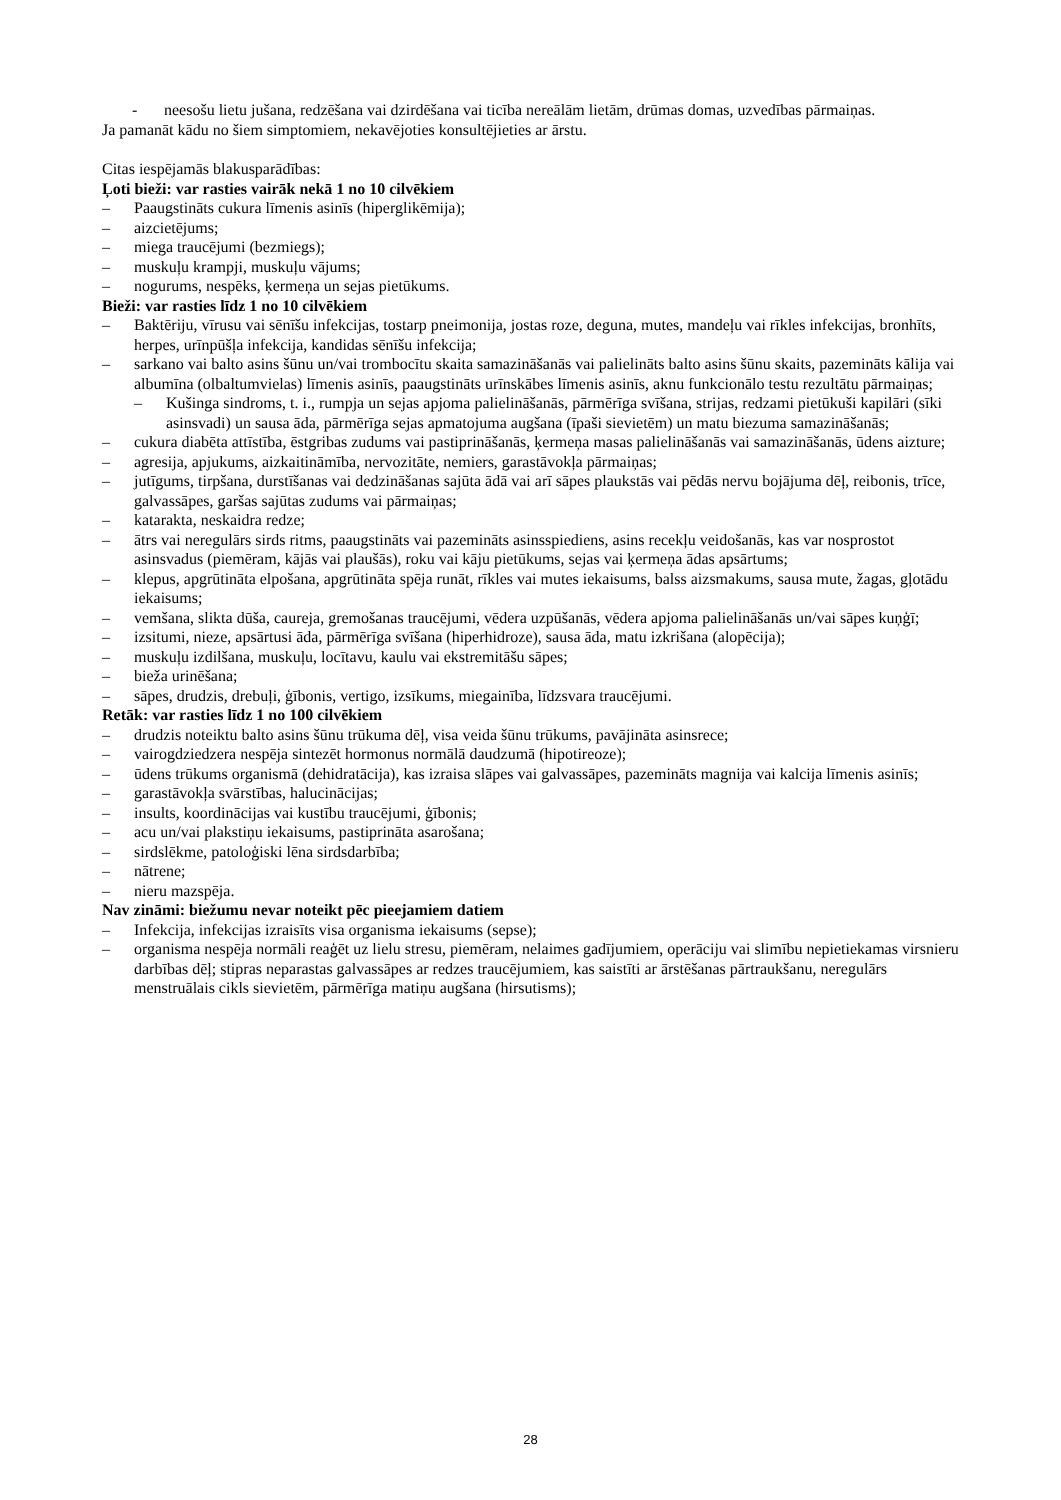- neesošu lietu jušana, redzēšana vai dzirdēšana vai ticība nereālām lietām, drūmas domas, uzvedības pārmaiņas.
Ja pamanāt kādu no šiem simptomiem, nekavējoties konsultējieties ar ārstu.
Citas iespējamās blakusparādības:
Ļoti bieži: var rasties vairāk nekā 1 no 10 cilvēkiem
– Paaugstināts cukura līmenis asinīs (hiperglikēmija);
– aizcietējums;
– miega traucējumi (bezmiegs);
– muskuļu krampji, muskuļu vājums;
– nogurums, nespēks, ķermeņa un sejas pietūkums.
Bieži: var rasties līdz 1 no 10 cilvēkiem
– Baktēriju, vīrusu vai sēnīšu infekcijas, tostarp pneimonija, jostas roze, deguna, mutes, mandeļu vai rīkles infekcijas, bronhīts, herpes, urīnpūšļa infekcija, kandidas sēnīšu infekcija;
– sarkano vai balto asins šūnu un/vai trombocītu skaita samazināšanās vai palielināts balto asins šūnu skaits, pazemināts kālija vai albumīna (olbaltumvielas) līmenis asinīs, paaugstināts urīnskābes līmenis asinīs, aknu funkcionālo testu rezultātu pārmaiņas;
– Kušinga sindroms, t. i., rumpja un sejas apjoma palielināšanās, pārmērīga svīšana, strijas, redzami pietūkuši kapilāri (sīki asinsvadi) un sausa āda, pārmērīga sejas apmatojuma augšana (īpaši sievietēm) un matu biezuma samazināšanās;
– cukura diabēta attīstība, ēstgribas zudums vai pastiprināšanās, ķermeņa masas palielināšanās vai samazināšanās, ūdens aizture;
– agresija, apjukums, aizkaitināmība, nervozitāte, nemiers, garastāvokļa pārmaiņas;
– jutīgums, tirpšana, durstīšanas vai dedzināšanas sajūta ādā vai arī sāpes plaukstās vai pēdās nervu bojājuma dēļ, reibonis, trīce, galvassāpes, garšas sajūtas zudums vai pārmaiņas;
– katarakta, neskaidra redze;
– ātrs vai neregulārs sirds ritms, paaugstināts vai pazemināts asinsspiediens, asins recekļu veidošanās, kas var nosprostot asinsvadus (piemēram, kājās vai plaušās), roku vai kāju pietūkums, sejas vai ķermeņa ādas apsārtums;
– klepus, apgrūtināta elpošana, apgrūtināta spēja runāt, rīkles vai mutes iekaisums, balss aizsmakums, sausa mute, žagas, gļotādu iekaisums;
– vemšana, slikta dūša, caureja, gremošanas traucējumi, vēdera uzpūšanās, vēdera apjoma palielināšanās un/vai sāpes kuņģī;
– izsitumi, nieze, apsārtusi āda, pārmērīga svīšana (hiperhidroze), sausa āda, matu izkrišana (alopēcija);
– muskuļu izdilšana, muskuļu, locītavu, kaulu vai ekstremitāšu sāpes;
– bieža urinēšana;
– sāpes, drudzis, drebuļi, ģībonis, vertigo, izsīkums, miegainība, līdzsvara traucējumi.
Retāk: var rasties līdz 1 no 100 cilvēkiem
– drudzis noteiktu balto asins šūnu trūkuma dēļ, visa veida šūnu trūkums, pavājināta asinsrece;
– vairogdziedzera nespēja sintezēt hormonus normālā daudzumā (hipotireoze);
– ūdens trūkums organismā (dehidratācija), kas izraisa slāpes vai galvassāpes, pazemināts magnija vai kalcija līmenis asinīs;
– garastāvokļa svārstības, halucinācijas;
– insults, koordinācijas vai kustību traucējumi, ģībonis;
– acu un/vai plakstiņu iekaisums, pastiprināta asarošana;
– sirdslēkme, patoloģiski lēna sirdsdarbība;
– nātrene;
– nieru mazspēja.
Nav zināmi: biežumu nevar noteikt pēc pieejamiem datiem
– Infekcija, infekcijas izraisīts visa organisma iekaisums (sepse);
– organisma nespēja normāli reaģēt uz lielu stresu, piemēram, nelaimes gadījumiem, operāciju vai slimību nepietiekamas virsnieru darbības dēļ; stipras neparastas galvassāpes ar redzes traucējumiem, kas saistīti ar ārstēšanas pārtraukšanu, neregulārs menstruālais cikls sievietēm, pārmērīga matiņu augšana (hirsutisms);
28